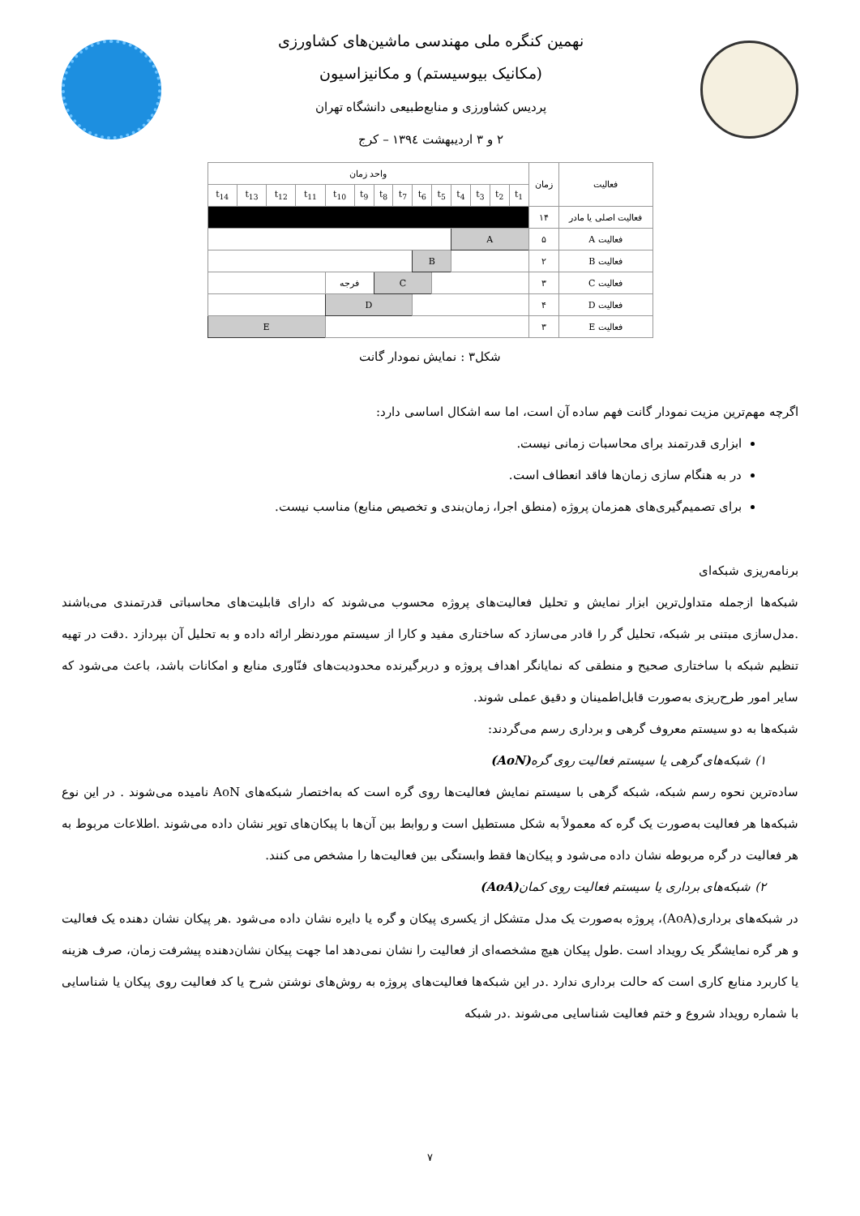نهمین کنگره ملی مهندسی ماشین‌های کشاورزی
(مکانیک بیوسیستم) و مکانیزاسیون
پردیس کشاورزی و منابع‌طبیعی دانشگاه تهران
۲ و ۳ اردیبهشت ۱۳۹٤ – کرج
| فعالیت | زمان | واحد زمان | | | | | | | | | | | | | |
| --- | --- | --- | --- | --- | --- | --- | --- | --- | --- | --- | --- | --- | --- | --- | --- |
| | | t<sub>1</sub> | t<sub>2</sub> | t<sub>3</sub> | t<sub>4</sub> | t<sub>5</sub> | t<sub>6</sub> | t<sub>7</sub> | t<sub>8</sub> | t<sub>9</sub> | t<sub>10</sub> | t<sub>11</sub> | t<sub>12</sub> | t<sub>13</sub> | t<sub>14</sub> |
| فعالیت اصلی یا مادر | ۱۴ | | | | | | | | | | | | | | |
| فعالیت A | ۵ | A | | | | | | | | | | | | | |
| فعالیت B | ۲ | | | | | B | | | | | | | | | |
| فعالیت C | ۳ | | | | | | C | | | فرجه | | | | | |
| فعالیت D | ۴ | | | | | | | D | | | | | | | |
| فعالیت E | ۳ | | | | | | | | | | | E | | | |
شکل۳ : نمایش نمودار گانت
اگرچه مهم‌ترین مزیت نمودار گانت فهم ساده آن است، اما سه اشکال اساسی دارد:
ابزاری قدرتمند برای محاسبات زمانی نیست.
در به هنگام سازی زمان‌ها فاقد انعطاف است.
برای تصمیم‌گیری‌های همزمان پروژه (منطق اجرا، زمان‌بندی و تخصیص منابع) مناسب نیست.
برنامه‌ریزی شبکه‌ای
شبکه‌ها ازجمله متداول‌ترین ابزار نمایش و تحلیل فعالیت‌های پروژه محسوب می‌شوند که دارای قابلیت‌های محاسباتی قدرتمندی می‌باشند .مدل‌سازی مبتنی بر شبکه، تحلیل گر را قادر می‌سازد که ساختاری مفید و کارا از سیستم موردنظر ارائه داده و به تحلیل آن بپردازد .دقت در تهیه تنظیم شبکه با ساختاری صحیح و منطقی که نمایانگر اهداف پروژه و دربرگیرنده محدودیت‌های فنّاوری منابع و امکانات باشد، باعث می‌شود که سایر امور طرح‌ریزی به‌صورت قابل‌اطمینان و دقیق عملی شوند.
شبکه‌ها به دو سیستم معروف گرهی و برداری رسم می‌گردند:
۱) شبکه‌های گرهی یا سیستم فعالیت روی گره(AoN)
ساده‌ترین نحوه رسم شبکه، شبکه گرهی با سیستم نمایش فعالیت‌ها روی گره است که به‌اختصار شبکه‌های AoN نامیده می‌شوند . در این نوع شبکه‌ها هر فعالیت به‌صورت یک گره که معمولاً به شکل مستطیل است و روابط بین آن‌ها با پیکان‌های توپر نشان داده می‌شوند .اطلاعات مربوط به هر فعالیت در گره مربوطه نشان داده می‌شود و پیکان‌ها فقط وابستگی بین فعالیت‌ها را مشخص می کنند.
۲) شبکه‌های برداری یا سیستم فعالیت روی کمان(AoA)
در شبکه‌های برداری(AoA)، پروژه به‌صورت یک مدل متشکل از یکسری پیکان و گره یا دایره نشان داده می‌شود .هر پیکان نشان دهنده یک فعالیت و هر گره نمایشگر یک رویداد است .طول پیکان هیچ مشخصه‌ای از فعالیت را نشان نمی‌دهد اما جهت پیکان نشان‌دهنده پیشرفت زمان، صرف هزینه یا کاربرد منابع کاری است که حالت برداری ندارد .در این شبکه‌ها فعالیت‌های پروژه به روش‌های نوشتن شرح یا کد فعالیت روی پیکان یا شناسایی با شماره رویداد شروع و ختم فعالیت شناسایی می‌شوند .در شبکه
۷